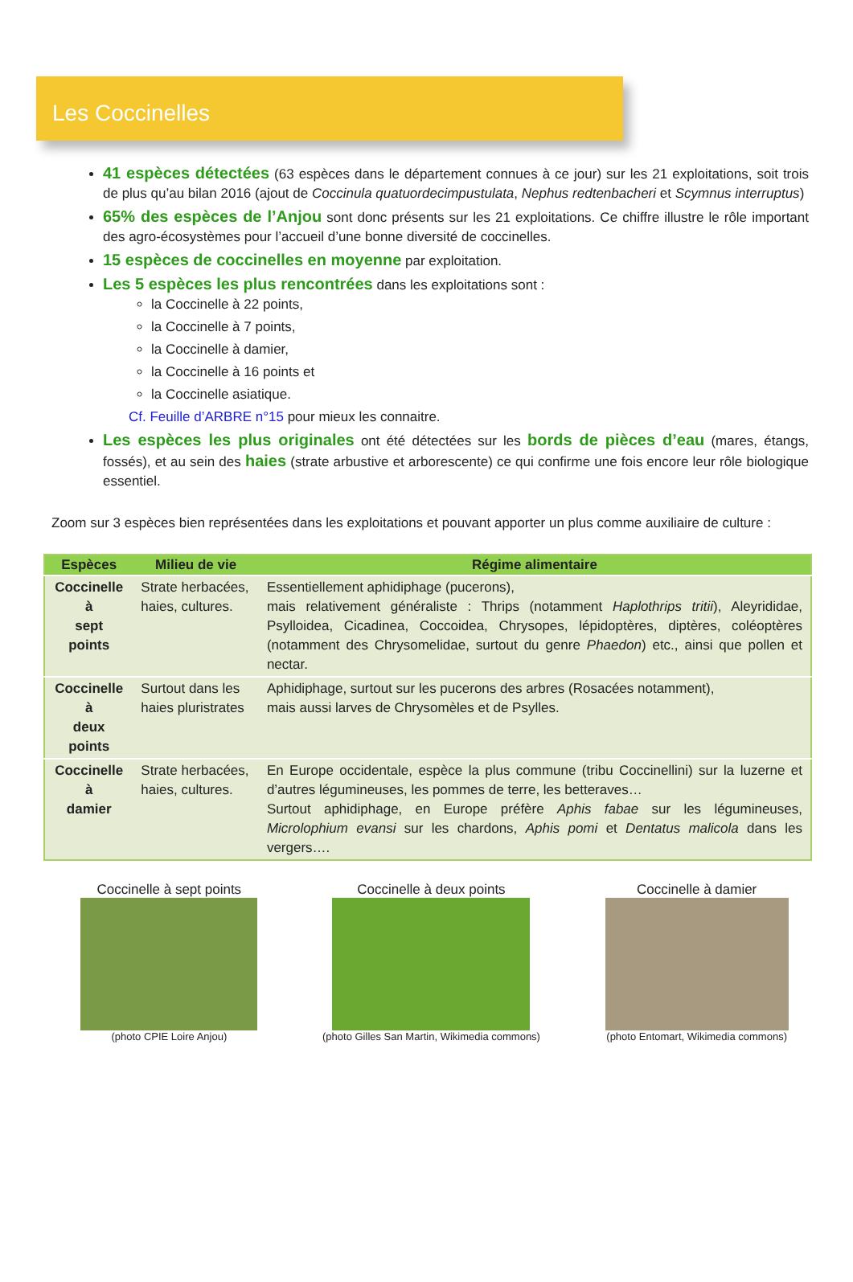Les Coccinelles
41 espèces détectées (63 espèces dans le département connues à ce jour) sur les 21 exploitations, soit trois de plus qu’au bilan 2016 (ajout de Coccinula quatuordecimpustulata, Nephus redtenbacheri et Scymnus interruptus)
65% des espèces de l’Anjou sont donc présents sur les 21 exploitations. Ce chiffre illustre le rôle important des agro-écosystèmes pour l’accueil d’une bonne diversité de coccinelles.
15 espèces de coccinelles en moyenne par exploitation.
Les 5 espèces les plus rencontrées dans les exploitations sont :
la Coccinelle à 22 points,
la Coccinelle à 7 points,
la Coccinelle à damier,
la Coccinelle à 16 points et
la Coccinelle asiatique.
Cf. Feuille d’ARBRE n°15 pour mieux les connaitre.
Les espèces les plus originales ont été détectées sur les bords de pièces d’eau (mares, étangs, fossés), et au sein des haies (strate arbustive et arborescente) ce qui confirme une fois encore leur rôle biologique essentiel.
Zoom sur 3 espèces bien représentées dans les exploitations et pouvant apporter un plus comme auxiliaire de culture :
| Espèces | Milieu de vie | Régime alimentaire |
| --- | --- | --- |
| Coccinelle à sept points | Strate herbacées, haies, cultures. | Essentiellement aphidiphage (pucerons), mais relativement généraliste : Thrips (notamment Haplothrips tritii ), Aleyrididae, Psylloidea, Cicadinea, Coccoidea, Chrysopes, lépidoptères, diptères, coléoptères (notamment des Chrysomelidae, surtout du genre Phaedon ) etc., ainsi que pollen et nectar. |
| Coccinelle à deux points | Surtout dans les haies pluristrates | Aphidiphage, surtout sur les pucerons des arbres (Rosacées notamment), mais aussi larves de Chrysomèles et de Psylles. |
| Coccinelle à damier | Strate herbacées, haies, cultures. | En Europe occidentale, espèce la plus commune (tribu Coccinellini) sur la luzerne et d’autres légumineuses, les pommes de terre, les betteraves… Surtout aphidiphage, en Europe préfère Aphis fabae sur les légumineuses, Microlophium evansi sur les chardons, Aphis pomi et Dentatus malicola dans les vergers…. |
Coccinelle à sept points
(photo CPIE Loire Anjou)
Coccinelle à deux points
(photo Gilles San Martin, Wikimedia commons)
Coccinelle à damier
(photo Entomart, Wikimedia commons)